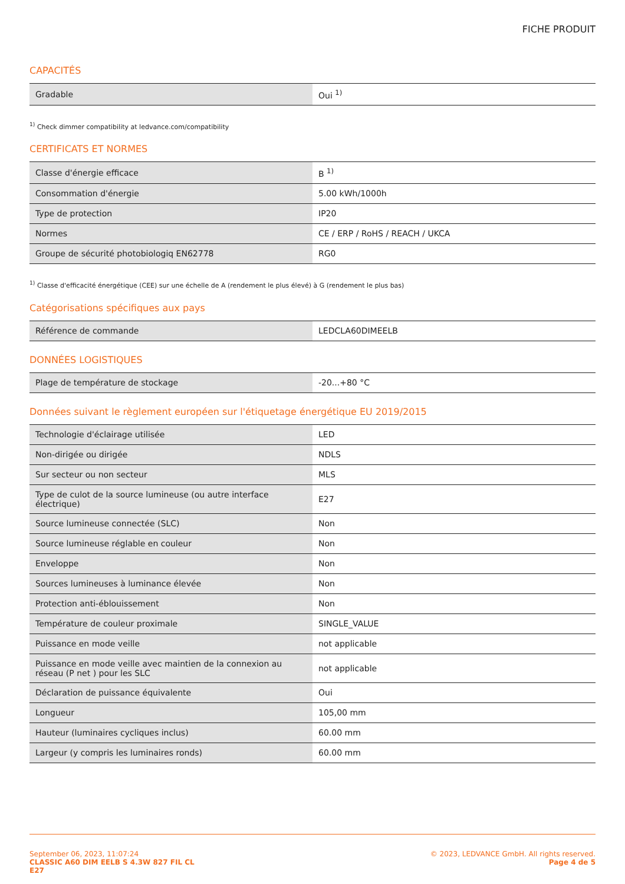FICHE PRODUIT
CAPACITÉS
| Gradable | Oui <sup>1)</sup> |
<sup>1)</sup> Check dimmer compatibility at ledvance.com/compatibility
CERTIFICATS ET NORMES
| Classe d'énergie efficace | B <sup>1)</sup> |
| Consommation d'énergie | 5.00 kWh/1000h |
| Type de protection | IP20 |
| Normes | CE / ERP / RoHS / REACH / UKCA |
| Groupe de sécurité photobiologiq EN62778 | RG0 |
<sup>1)</sup> Classe d'efficacité énergétique (CEE) sur une échelle de A (rendement le plus élevé) à G (rendement le plus bas)
Catégorisations spécifiques aux pays
| Référence de commande | LEDCLA60DIMEELB |
DONNÉES LOGISTIQUES
| Plage de température de stockage | -20...+80 °C |
Données suivant le règlement européen sur l'étiquetage énergétique EU 2019/2015
| Technologie d'éclairage utilisée | LED |
| Non-dirigée ou dirigée | NDLS |
| Sur secteur ou non secteur | MLS |
| Type de culot de la source lumineuse (ou autre interface électrique) | E27 |
| Source lumineuse connectée (SLC) | Non |
| Source lumineuse réglable en couleur | Non |
| Enveloppe | Non |
| Sources lumineuses à luminance élevée | Non |
| Protection anti-éblouissement | Non |
| Température de couleur proximale | SINGLE_VALUE |
| Puissance en mode veille | not applicable |
| Puissance en mode veille avec maintien de la connexion au réseau (P net ) pour les SLC | not applicable |
| Déclaration de puissance équivalente | Oui |
| Longueur | 105,00 mm |
| Hauteur (luminaires cycliques inclus) | 60.00 mm |
| Largeur (y compris les luminaires ronds) | 60.00 mm |
September 06, 2023, 11:07:24
CLASSIC A60 DIM EELB S 4.3W 827 FIL CL
E27
© 2023, LEDVANCE GmbH. All rights reserved.
Page 4 de 5